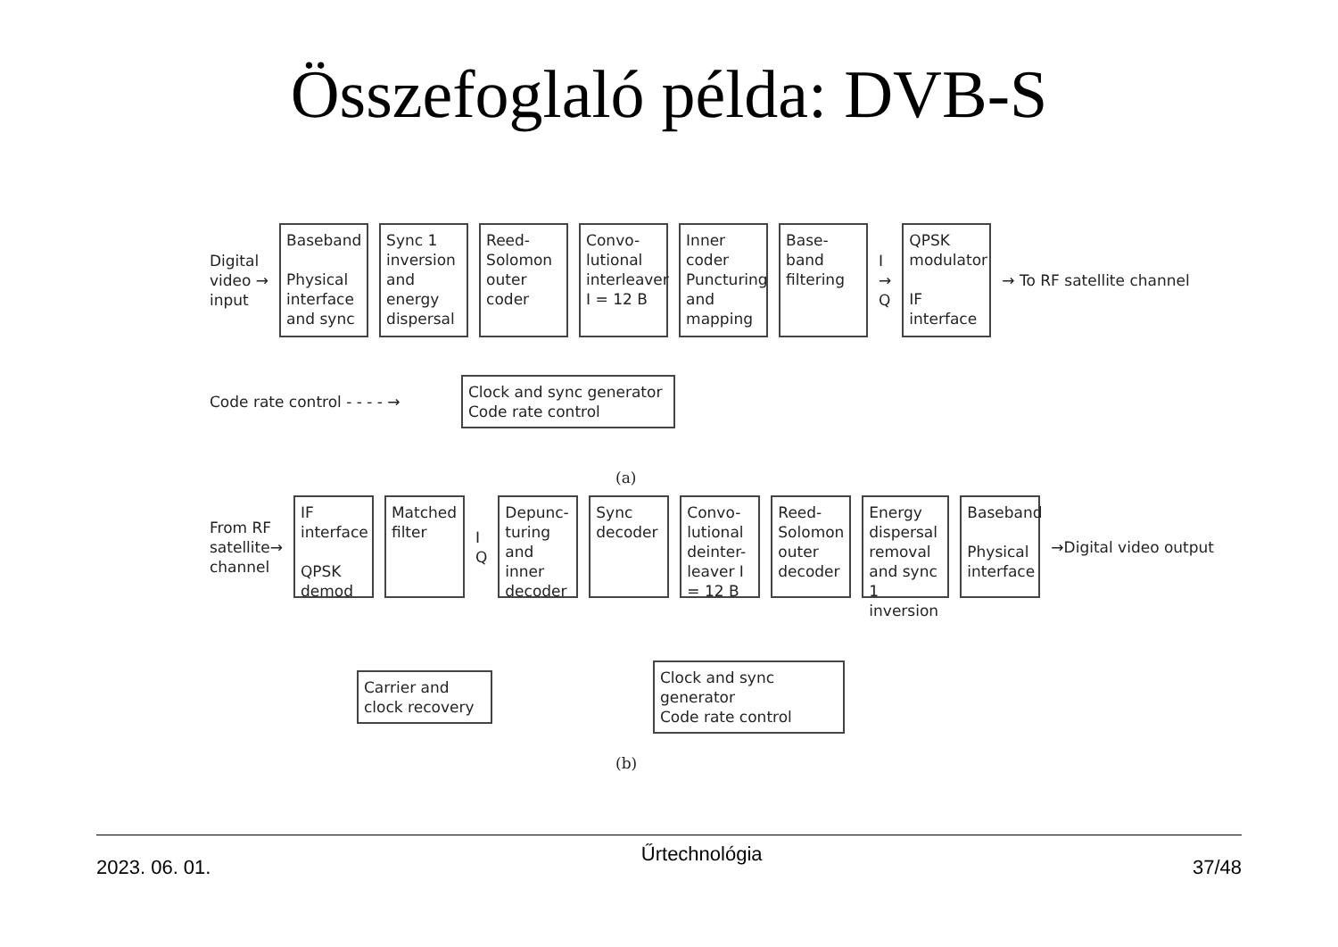Összefoglaló példa: DVB-S
Digital
video →
input
Baseband
Physical interface and sync
Sync 1 inversion and energy dispersal
Reed-Solomon outer coder
Convo-lutional interleaver I = 12 B
Inner coder Puncturing and mapping
Base-band filtering
I
→
Q
QPSK modulator
IF interface
→ To RF satellite channel
Code rate control - - - - →
Clock and sync generator
Code rate control
(a)
From RF
satellite→
channel
IF interface
QPSK demod
Matched filter
I
Q
Depunc-turing and inner decoder
Sync decoder
Convo-lutional deinter-leaver I = 12 B
Reed-Solomon outer decoder
Energy dispersal removal and sync 1 inversion
Baseband
Physical interface
→Digital video output
Carrier and clock recovery
Clock and sync generator
Code rate control
(b)
2023. 06. 01. Űrtechnológia 37/48